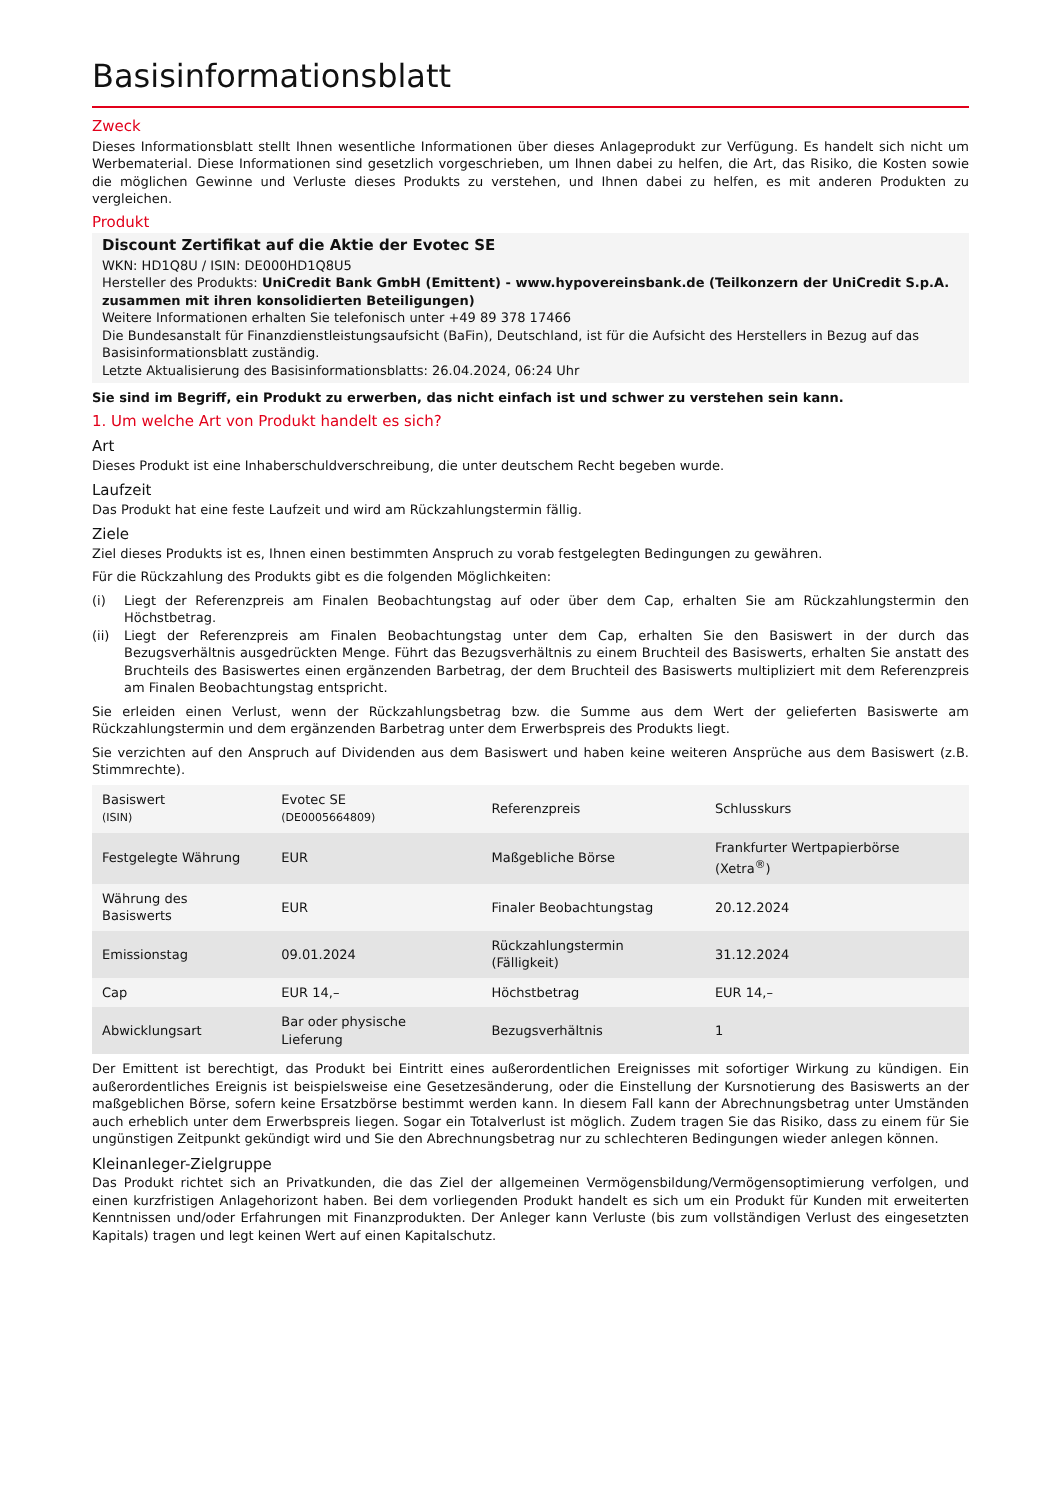Basisinformationsblatt
Zweck
Dieses Informationsblatt stellt Ihnen wesentliche Informationen über dieses Anlageprodukt zur Verfügung. Es handelt sich nicht um Werbematerial. Diese Informationen sind gesetzlich vorgeschrieben, um Ihnen dabei zu helfen, die Art, das Risiko, die Kosten sowie die möglichen Gewinne und Verluste dieses Produkts zu verstehen, und Ihnen dabei zu helfen, es mit anderen Produkten zu vergleichen.
Produkt
Discount Zertifikat auf die Aktie der Evotec SE
WKN: HD1Q8U / ISIN: DE000HD1Q8U5
Hersteller des Produkts: UniCredit Bank GmbH (Emittent) - www.hypovereinsbank.de (Teilkonzern der UniCredit S.p.A. zusammen mit ihren konsolidierten Beteiligungen)
Weitere Informationen erhalten Sie telefonisch unter +49 89 378 17466
Die Bundesanstalt für Finanzdienstleistungsaufsicht (BaFin), Deutschland, ist für die Aufsicht des Herstellers in Bezug auf das Basisinformationsblatt zuständig.
Letzte Aktualisierung des Basisinformationsblatts: 26.04.2024, 06:24 Uhr
Sie sind im Begriff, ein Produkt zu erwerben, das nicht einfach ist und schwer zu verstehen sein kann.
1. Um welche Art von Produkt handelt es sich?
Art
Dieses Produkt ist eine Inhaberschuldverschreibung, die unter deutschem Recht begeben wurde.
Laufzeit
Das Produkt hat eine feste Laufzeit und wird am Rückzahlungstermin fällig.
Ziele
Ziel dieses Produkts ist es, Ihnen einen bestimmten Anspruch zu vorab festgelegten Bedingungen zu gewähren.
Für die Rückzahlung des Produkts gibt es die folgenden Möglichkeiten:
(i) Liegt der Referenzpreis am Finalen Beobachtungstag auf oder über dem Cap, erhalten Sie am Rückzahlungstermin den Höchstbetrag.
(ii) Liegt der Referenzpreis am Finalen Beobachtungstag unter dem Cap, erhalten Sie den Basiswert in der durch das Bezugsverhältnis ausgedrückten Menge. Führt das Bezugsverhältnis zu einem Bruchteil des Basiswerts, erhalten Sie anstatt des Bruchteils des Basiswertes einen ergänzenden Barbetrag, der dem Bruchteil des Basiswerts multipliziert mit dem Referenzpreis am Finalen Beobachtungstag entspricht.
Sie erleiden einen Verlust, wenn der Rückzahlungsbetrag bzw. die Summe aus dem Wert der gelieferten Basiswerte am Rückzahlungstermin und dem ergänzenden Barbetrag unter dem Erwerbspreis des Produkts liegt.
Sie verzichten auf den Anspruch auf Dividenden aus dem Basiswert und haben keine weiteren Ansprüche aus dem Basiswert (z.B. Stimmrechte).
| Basiswert (ISIN) | Evotec SE (DE0005664809) | Referenzpreis | Schlusskurs |
| Festgelegte Währung | EUR | Maßgebliche Börse | Frankfurter Wertpapierbörse (Xetra<sup>®</sup>) |
| Währung des Basiswerts | EUR | Finaler Beobachtungstag | 20.12.2024 |
| Emissionstag | 09.01.2024 | Rückzahlungstermin (Fälligkeit) | 31.12.2024 |
| Cap | EUR 14,– | Höchstbetrag | EUR 14,– |
| Abwicklungsart | Bar oder physische Lieferung | Bezugsverhältnis | 1 |
Der Emittent ist berechtigt, das Produkt bei Eintritt eines außerordentlichen Ereignisses mit sofortiger Wirkung zu kündigen. Ein außerordentliches Ereignis ist beispielsweise eine Gesetzesänderung, oder die Einstellung der Kursnotierung des Basiswerts an der maßgeblichen Börse, sofern keine Ersatzbörse bestimmt werden kann. In diesem Fall kann der Abrechnungsbetrag unter Umständen auch erheblich unter dem Erwerbspreis liegen. Sogar ein Totalverlust ist möglich. Zudem tragen Sie das Risiko, dass zu einem für Sie ungünstigen Zeitpunkt gekündigt wird und Sie den Abrechnungsbetrag nur zu schlechteren Bedingungen wieder anlegen können.
Kleinanleger-Zielgruppe
Das Produkt richtet sich an Privatkunden, die das Ziel der allgemeinen Vermögensbildung/Vermögensoptimierung verfolgen, und einen kurzfristigen Anlagehorizont haben. Bei dem vorliegenden Produkt handelt es sich um ein Produkt für Kunden mit erweiterten Kenntnissen und/oder Erfahrungen mit Finanzprodukten. Der Anleger kann Verluste (bis zum vollständigen Verlust des eingesetzten Kapitals) tragen und legt keinen Wert auf einen Kapitalschutz.